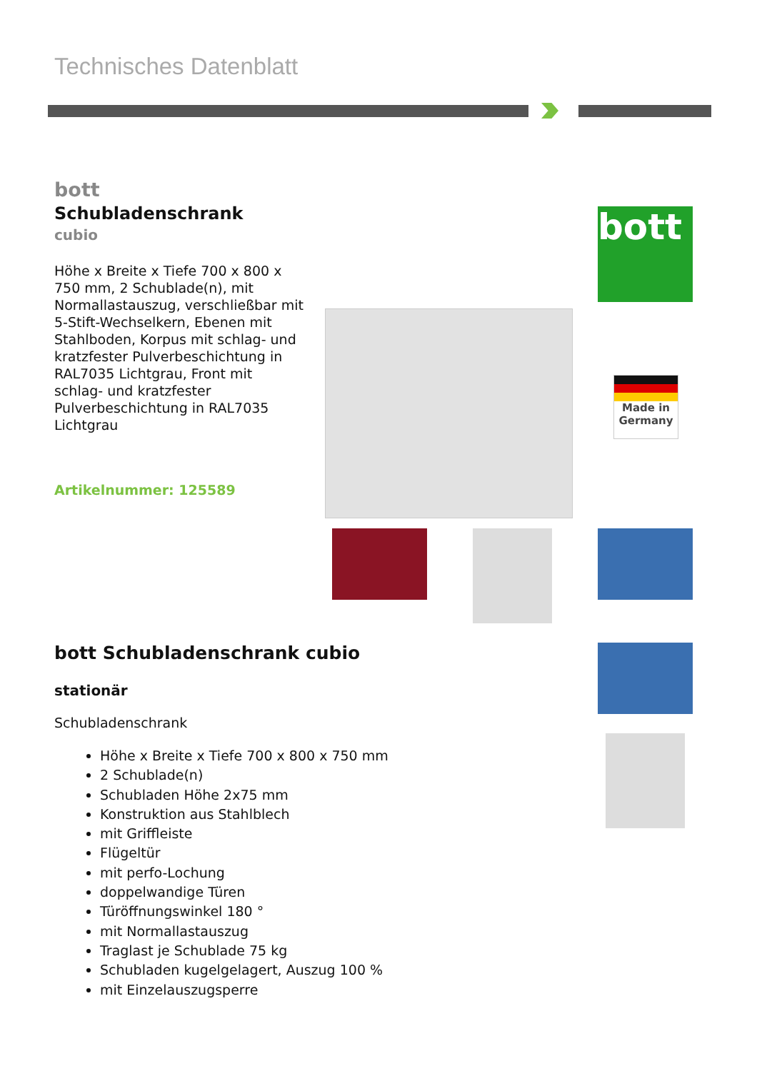Technisches Datenblatt
bott
Schubladenschrank
cubio
Höhe x Breite x Tiefe 700 x 800 x 750 mm, 2 Schublade(n), mit Normallastauszug, verschließbar mit 5-Stift-Wechselkern, Ebenen mit Stahlboden, Korpus mit schlag- und kratzfester Pulverbeschichtung in RAL7035 Lichtgrau, Front mit schlag- und kratzfester Pulverbeschichtung in RAL7035 Lichtgrau
Artikelnummer: 125589
bott
Made in
Germany
bott Schubladenschrank cubio
stationär
Schubladenschrank
Höhe x Breite x Tiefe 700 x 800 x 750 mm
2 Schublade(n)
Schubladen Höhe 2x75 mm
Konstruktion aus Stahlblech
mit Griffleiste
Flügeltür
mit perfo-Lochung
doppelwandige Türen
Türöffnungswinkel 180 °
mit Normallastauszug
Traglast je Schublade 75 kg
Schubladen kugelgelagert, Auszug 100 %
mit Einzelauszugsperre